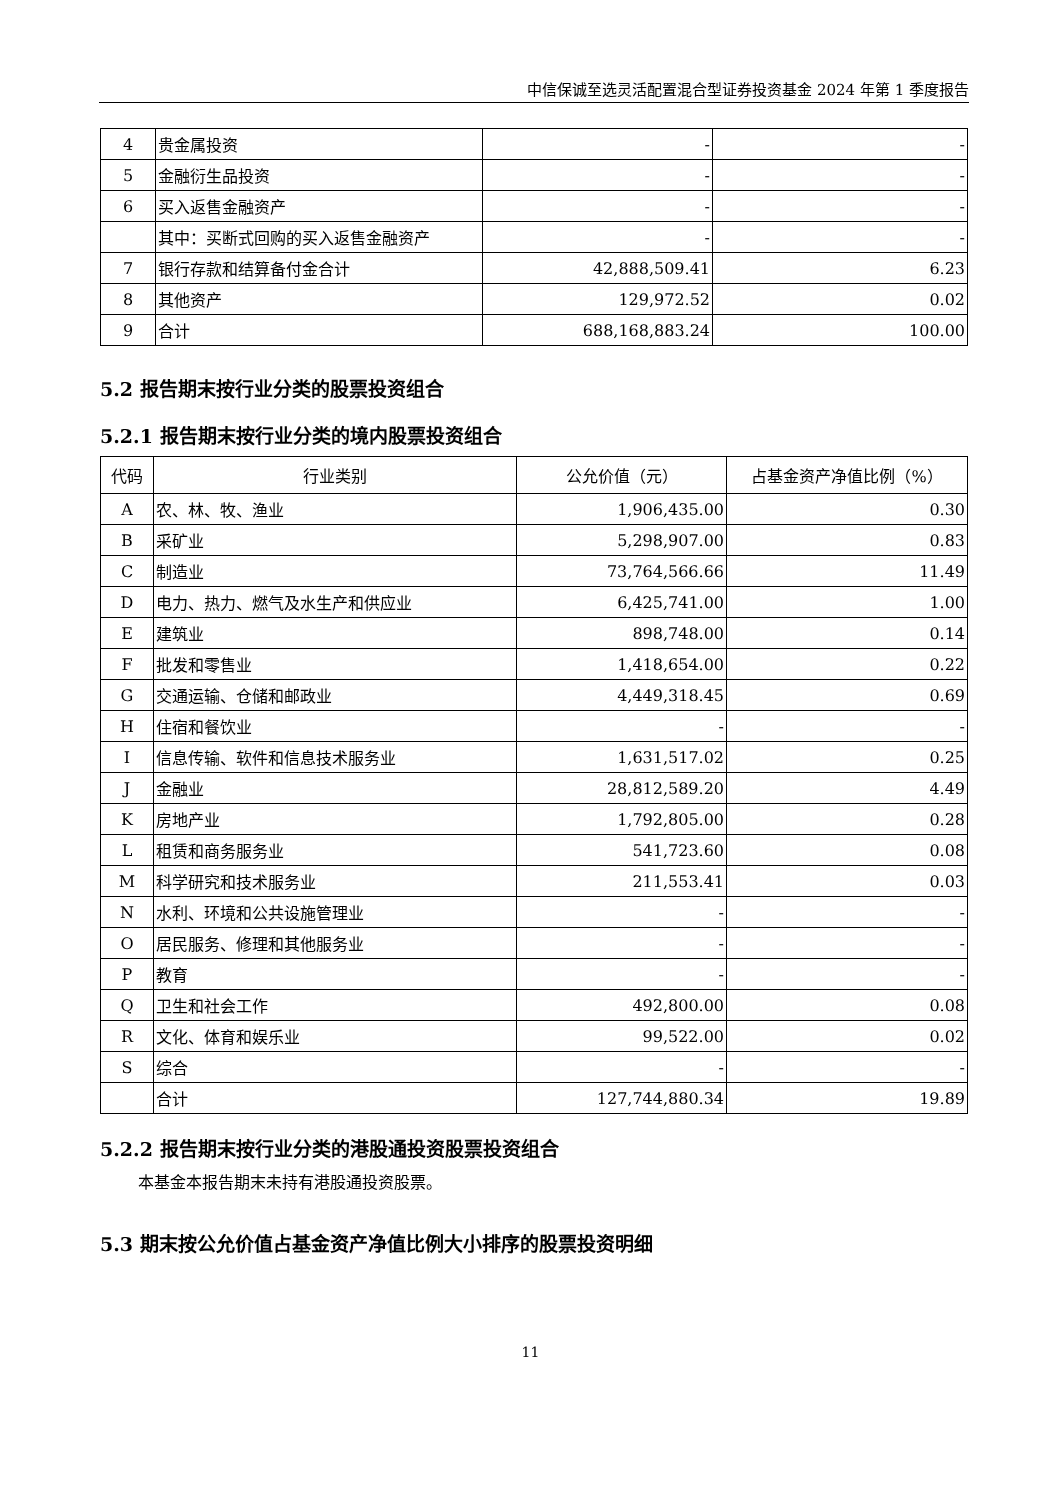中信保诚至选灵活配置混合型证券投资基金 2024 年第 1 季度报告
| 4 | 贵金属投资 | - | - |
| 5 | 金融衍生品投资 | - | - |
| 6 | 买入返售金融资产 | - | - |
| | 其中：买断式回购的买入返售金融资产 | - | - |
| 7 | 银行存款和结算备付金合计 | 42,888,509.41 | 6.23 |
| 8 | 其他资产 | 129,972.52 | 0.02 |
| 9 | 合计 | 688,168,883.24 | 100.00 |
5.2 报告期末按行业分类的股票投资组合
5.2.1 报告期末按行业分类的境内股票投资组合
| 代码 | 行业类别 | 公允价值（元） | 占基金资产净值比例（%） |
| --- | --- | --- | --- |
| A | 农、林、牧、渔业 | 1,906,435.00 | 0.30 |
| B | 采矿业 | 5,298,907.00 | 0.83 |
| C | 制造业 | 73,764,566.66 | 11.49 |
| D | 电力、热力、燃气及水生产和供应业 | 6,425,741.00 | 1.00 |
| E | 建筑业 | 898,748.00 | 0.14 |
| F | 批发和零售业 | 1,418,654.00 | 0.22 |
| G | 交通运输、仓储和邮政业 | 4,449,318.45 | 0.69 |
| H | 住宿和餐饮业 | - | - |
| I | 信息传输、软件和信息技术服务业 | 1,631,517.02 | 0.25 |
| J | 金融业 | 28,812,589.20 | 4.49 |
| K | 房地产业 | 1,792,805.00 | 0.28 |
| L | 租赁和商务服务业 | 541,723.60 | 0.08 |
| M | 科学研究和技术服务业 | 211,553.41 | 0.03 |
| N | 水利、环境和公共设施管理业 | - | - |
| O | 居民服务、修理和其他服务业 | - | - |
| P | 教育 | - | - |
| Q | 卫生和社会工作 | 492,800.00 | 0.08 |
| R | 文化、体育和娱乐业 | 99,522.00 | 0.02 |
| S | 综合 | - | - |
| | 合计 | 127,744,880.34 | 19.89 |
5.2.2 报告期末按行业分类的港股通投资股票投资组合
本基金本报告期末未持有港股通投资股票。
5.3 期末按公允价值占基金资产净值比例大小排序的股票投资明细
11